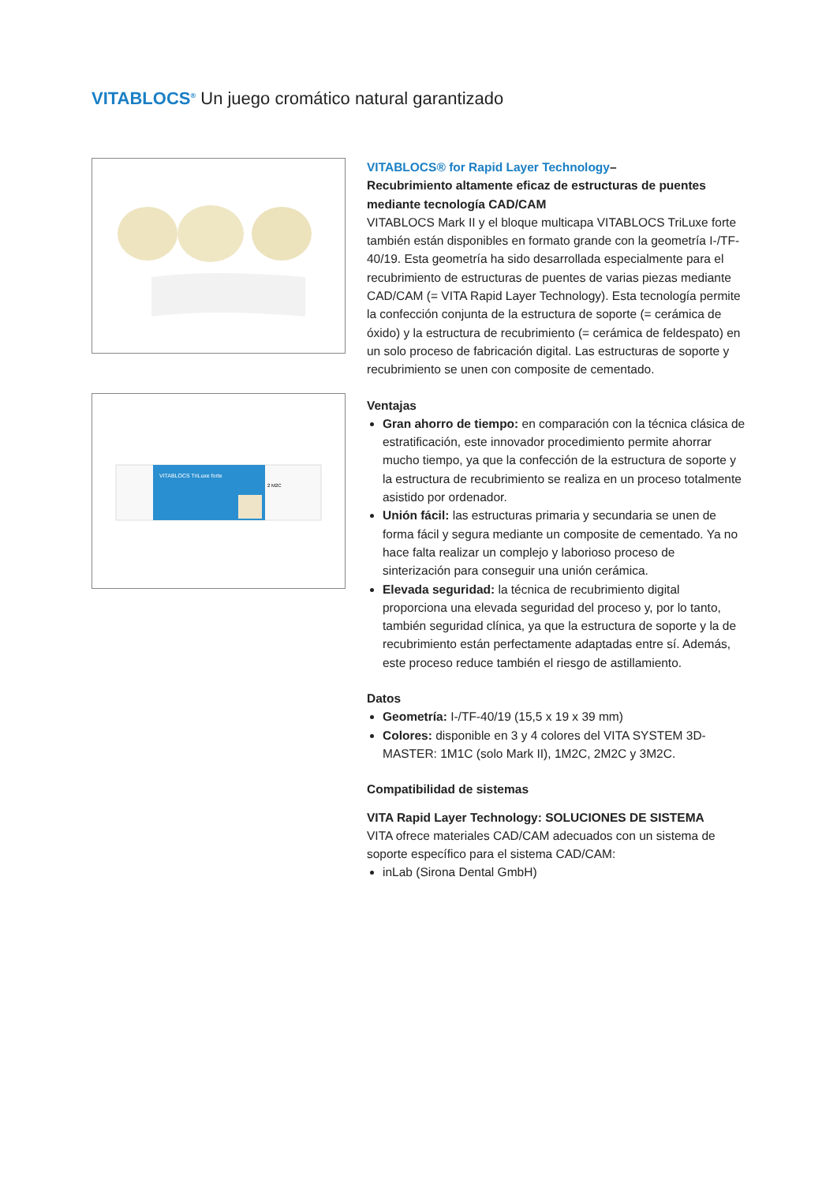VITABLOCS<sup>®</sup> Un juego cromático natural garantizado
VITABLOCS TriLuxe forte
2 M2C
VITABLOCS® for Rapid Layer Technology–
Recubrimiento altamente eficaz de estructuras de puentes mediante tecnología CAD/CAM
VITABLOCS Mark II y el bloque multicapa VITABLOCS TriLuxe forte también están disponibles en formato grande con la geometría I-/TF-40/19. Esta geometría ha sido desarrollada especialmente para el recubrimiento de estructuras de puentes de varias piezas mediante CAD/CAM (= VITA Rapid Layer Technology). Esta tecnología permite la confección conjunta de la estructura de soporte (= cerámica de óxido) y la estructura de recubrimiento (= cerámica de feldespato) en un solo proceso de fabricación digital. Las estructuras de soporte y recubrimiento se unen con composite de cementado.
Ventajas
Gran ahorro de tiempo: en comparación con la técnica clásica de estratificación, este innovador procedimiento permite ahorrar mucho tiempo, ya que la confección de la estructura de soporte y la estructura de recubrimiento se realiza en un proceso totalmente asistido por ordenador.
Unión fácil: las estructuras primaria y secundaria se unen de forma fácil y segura mediante un composite de cementado. Ya no hace falta realizar un complejo y laborioso proceso de sinterización para conseguir una unión cerámica.
Elevada seguridad: la técnica de recubrimiento digital proporciona una elevada seguridad del proceso y, por lo tanto, también seguridad clínica, ya que la estructura de soporte y la de recubrimiento están perfectamente adaptadas entre sí. Además, este proceso reduce también el riesgo de astillamiento.
Datos
Geometría: I-/TF-40/19 (15,5 x 19 x 39 mm)
Colores: disponible en 3 y 4 colores del VITA SYSTEM 3D-MASTER: 1M1C (solo Mark II), 1M2C, 2M2C y 3M2C.
Compatibilidad de sistemas
VITA Rapid Layer Technology: SOLUCIONES DE SISTEMA
VITA ofrece materiales CAD/CAM adecuados con un sistema de soporte específico para el sistema CAD/CAM:
inLab (Sirona Dental GmbH)